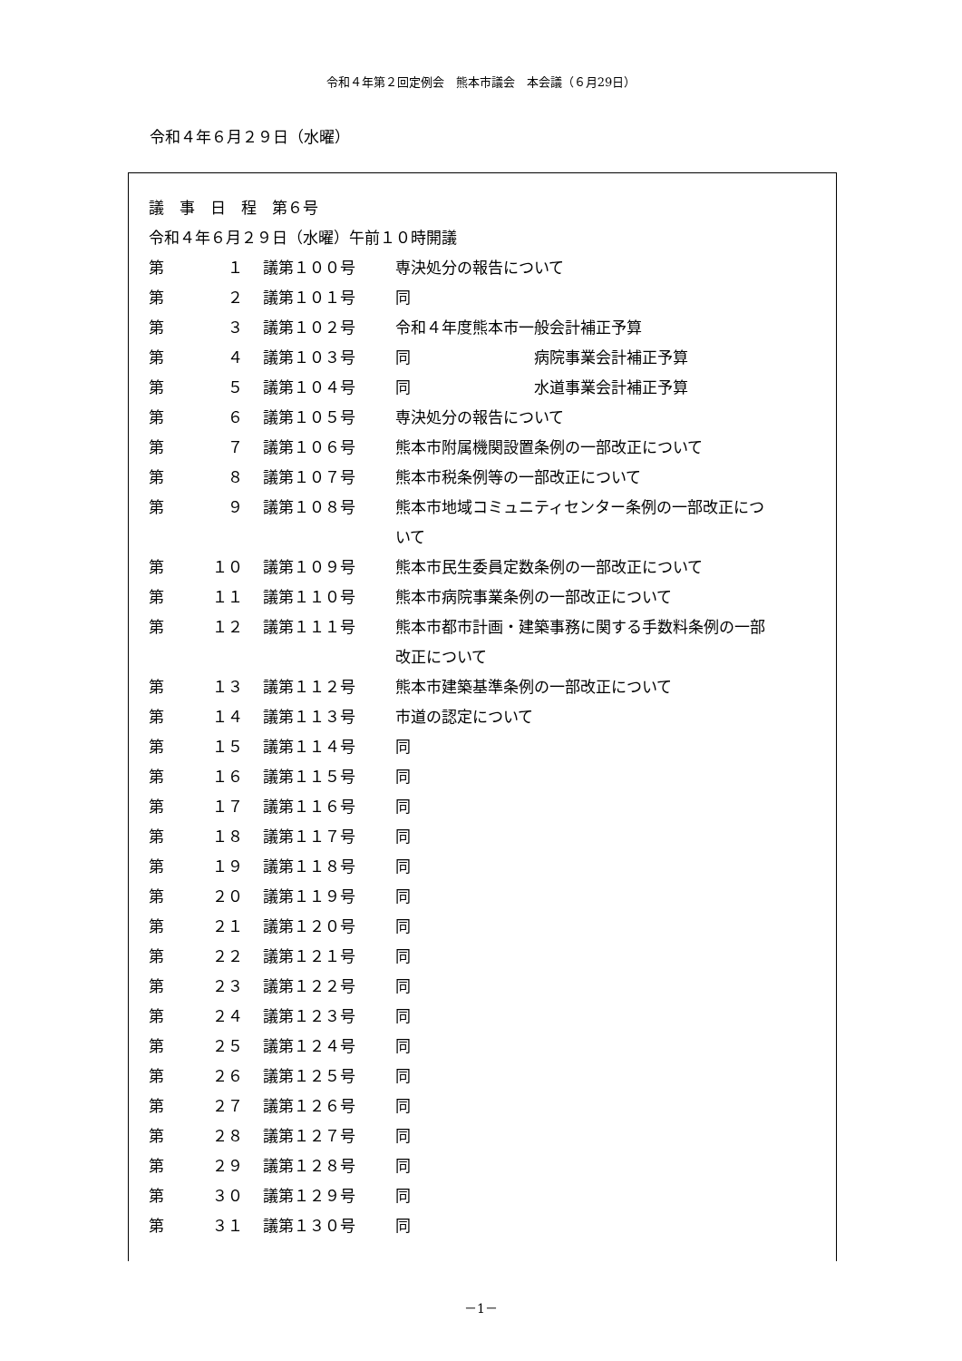令和４年第２回定例会　熊本市議会　本会議（６月29日）
令和４年６月２９日（水曜）
議　事　日　程　第６号
令和４年６月２９日（水曜）午前１０時開議
| 第 | １ | 議第１００号 | 専決処分の報告について |
| 第 | ２ | 議第１０１号 | 同 |
| 第 | ３ | 議第１０２号 | 令和４年度熊本市一般会計補正予算 |
| 第 | ４ | 議第１０３号 | 同 病院事業会計補正予算 |
| 第 | ５ | 議第１０４号 | 同 水道事業会計補正予算 |
| 第 | ６ | 議第１０５号 | 専決処分の報告について |
| 第 | ７ | 議第１０６号 | 熊本市附属機関設置条例の一部改正について |
| 第 | ８ | 議第１０７号 | 熊本市税条例等の一部改正について |
| 第 | ９ | 議第１０８号 | 熊本市地域コミュニティセンター条例の一部改正につ いて |
| 第 | １０ | 議第１０９号 | 熊本市民生委員定数条例の一部改正について |
| 第 | １１ | 議第１１０号 | 熊本市病院事業条例の一部改正について |
| 第 | １２ | 議第１１１号 | 熊本市都市計画・建築事務に関する手数料条例の一部 改正について |
| 第 | １３ | 議第１１２号 | 熊本市建築基準条例の一部改正について |
| 第 | １４ | 議第１１３号 | 市道の認定について |
| 第 | １５ | 議第１１４号 | 同 |
| 第 | １６ | 議第１１５号 | 同 |
| 第 | １７ | 議第１１６号 | 同 |
| 第 | １８ | 議第１１７号 | 同 |
| 第 | １９ | 議第１１８号 | 同 |
| 第 | ２０ | 議第１１９号 | 同 |
| 第 | ２１ | 議第１２０号 | 同 |
| 第 | ２２ | 議第１２１号 | 同 |
| 第 | ２３ | 議第１２２号 | 同 |
| 第 | ２４ | 議第１２３号 | 同 |
| 第 | ２５ | 議第１２４号 | 同 |
| 第 | ２６ | 議第１２５号 | 同 |
| 第 | ２７ | 議第１２６号 | 同 |
| 第 | ２８ | 議第１２７号 | 同 |
| 第 | ２９ | 議第１２８号 | 同 |
| 第 | ３０ | 議第１２９号 | 同 |
| 第 | ３１ | 議第１３０号 | 同 |
－1－